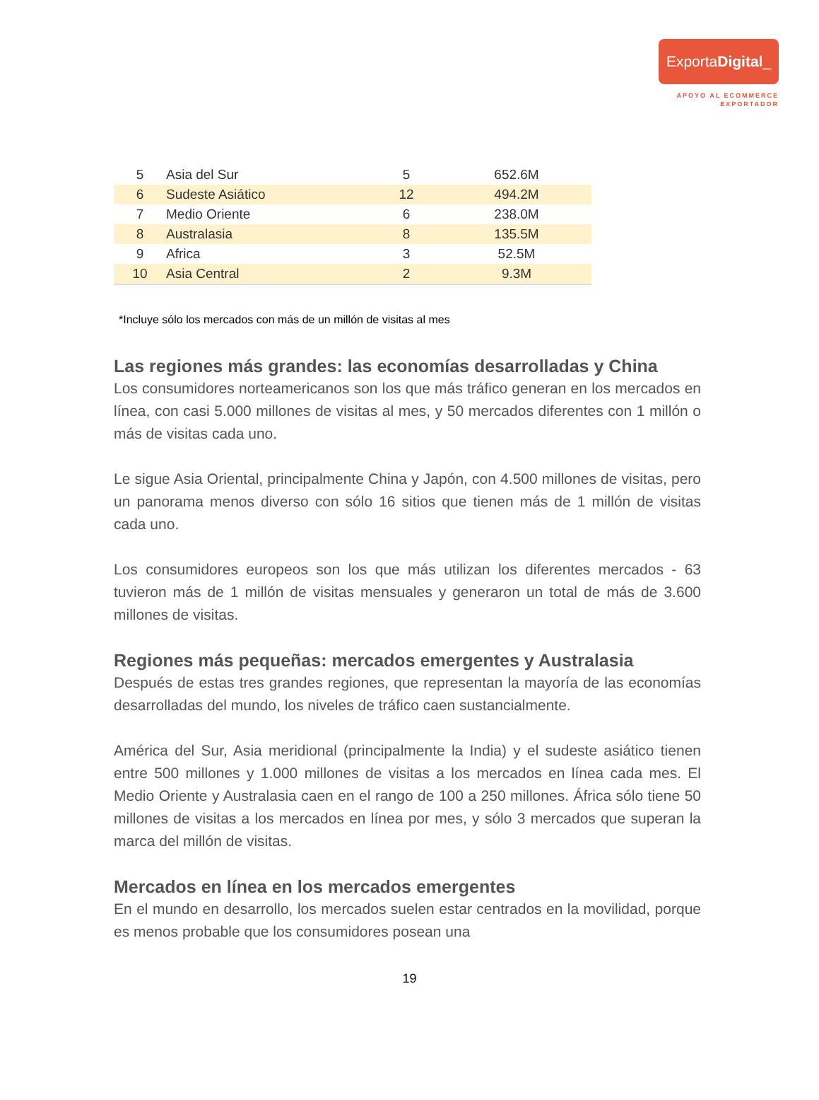ExportaDigital_
APOYO AL ECOMMERCE
EXPORTADOR
| 5 | Asia del Sur | 5 | 652.6M |
| 6 | Sudeste Asiático | 12 | 494.2M |
| 7 | Medio Oriente | 6 | 238.0M |
| 8 | Australasia | 8 | 135.5M |
| 9 | Africa | 3 | 52.5M |
| 10 | Asia Central | 2 | 9.3M |
*Incluye sólo los mercados con más de un millón de visitas al mes
Las regiones más grandes: las economías desarrolladas y China
Los consumidores norteamericanos son los que más tráfico generan en los mercados en línea, con casi 5.000 millones de visitas al mes, y 50 mercados diferentes con 1 millón o más de visitas cada uno.
Le sigue Asia Oriental, principalmente China y Japón, con 4.500 millones de visitas, pero un panorama menos diverso con sólo 16 sitios que tienen más de 1 millón de visitas cada uno.
Los consumidores europeos son los que más utilizan los diferentes mercados - 63 tuvieron más de 1 millón de visitas mensuales y generaron un total de más de 3.600 millones de visitas.
Regiones más pequeñas: mercados emergentes y Australasia
Después de estas tres grandes regiones, que representan la mayoría de las economías desarrolladas del mundo, los niveles de tráfico caen sustancialmente.
América del Sur, Asia meridional (principalmente la India) y el sudeste asiático tienen entre 500 millones y 1.000 millones de visitas a los mercados en línea cada mes. El Medio Oriente y Australasia caen en el rango de 100 a 250 millones. África sólo tiene 50 millones de visitas a los mercados en línea por mes, y sólo 3 mercados que superan la marca del millón de visitas.
Mercados en línea en los mercados emergentes
En el mundo en desarrollo, los mercados suelen estar centrados en la movilidad, porque es menos probable que los consumidores posean una
19